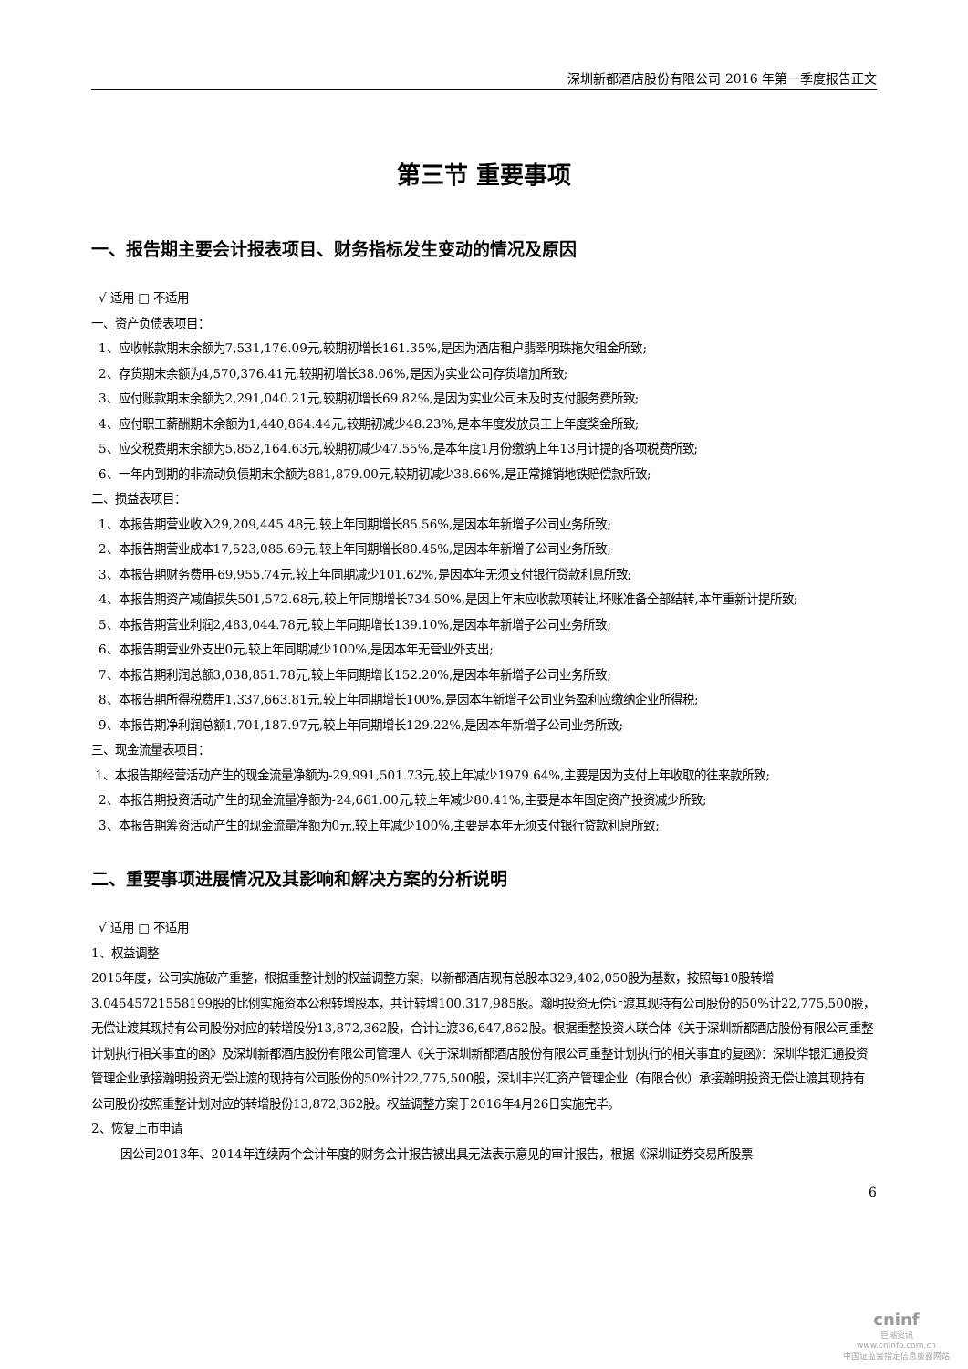深圳新都酒店股份有限公司 2016 年第一季度报告正文
第三节 重要事项
一、报告期主要会计报表项目、财务指标发生变动的情况及原因
√ 适用 □ 不适用
一、资产负债表项目：
1、应收帐款期末余额为7,531,176.09元,较期初增长161.35%,是因为酒店租户翡翠明珠拖欠租金所致;
2、存货期末余额为4,570,376.41元,较期初增长38.06%,是因为实业公司存货增加所致;
3、应付账款期末余额为2,291,040.21元,较期初增长69.82%,是因为实业公司未及时支付服务费所致;
4、应付职工薪酬期末余额为1,440,864.44元,较期初减少48.23%,是本年度发放员工上年度奖金所致;
5、应交税费期末余额为5,852,164.63元,较期初减少47.55%,是本年度1月份缴纳上年13月计提的各项税费所致;
6、一年内到期的非流动负债期末余额为881,879.00元,较期初减少38.66%,是正常摊销地铁赔偿款所致;
二、损益表项目：
1、本报告期营业收入29,209,445.48元,较上年同期增长85.56%,是因本年新增子公司业务所致;
2、本报告期营业成本17,523,085.69元,较上年同期增长80.45%,是因本年新增子公司业务所致;
3、本报告期财务费用-69,955.74元,较上年同期减少101.62%,是因本年无须支付银行贷款利息所致;
4、本报告期资产减值损失501,572.68元,较上年同期增长734.50%,是因上年末应收款项转让,坏账准备全部结转,本年重新计提所致;
5、本报告期营业利润2,483,044.78元,较上年同期增长139.10%,是因本年新增子公司业务所致;
6、本报告期营业外支出0元,较上年同期减少100%,是因本年无营业外支出;
7、本报告期利润总额3,038,851.78元,较上年同期增长152.20%,是因本年新增子公司业务所致;
8、本报告期所得税费用1,337,663.81元,较上年同期增长100%,是因本年新增子公司业务盈利应缴纳企业所得税;
9、本报告期净利润总额1,701,187.97元,较上年同期增长129.22%,是因本年新增子公司业务所致;
三、现金流量表项目：
1、本报告期经营活动产生的现金流量净额为-29,991,501.73元,较上年减少1979.64%,主要是因为支付上年收取的往来款所致;
2、本报告期投资活动产生的现金流量净额为-24,661.00元,较上年减少80.41%,主要是本年固定资产投资减少所致;
3、本报告期筹资活动产生的现金流量净额为0元,较上年减少100%,主要是本年无须支付银行贷款利息所致;
二、重要事项进展情况及其影响和解决方案的分析说明
√ 适用 □ 不适用
1、权益调整
2015年度，公司实施破产重整，根据重整计划的权益调整方案，以新都酒店现有总股本329,402,050股为基数，按照每10股转增3.04545721558199股的比例实施资本公积转增股本，共计转增100,317,985股。瀚明投资无偿让渡其现持有公司股份的50%计22,775,500股，无偿让渡其现持有公司股份对应的转增股份13,872,362股，合计让渡36,647,862股。根据重整投资人联合体《关于深圳新都酒店股份有限公司重整计划执行相关事宜的函》及深圳新都酒店股份有限公司管理人《关于深圳新都酒店股份有限公司重整计划执行的相关事宜的复函》：深圳华银汇通投资管理企业承接瀚明投资无偿让渡的现持有公司股份的50%计22,775,500股，深圳丰兴汇资产管理企业（有限合伙）承接瀚明投资无偿让渡其现持有公司股份按照重整计划对应的转增股份13,872,362股。权益调整方案于2016年4月26日实施完毕。
2、恢复上市申请
因公司2013年、2014年连续两个会计年度的财务会计报告被出具无法表示意见的审计报告，根据《深圳证券交易所股票
6
cninf
巨潮资讯
www.cninfo.com.cn
中国证监会指定信息披露网站